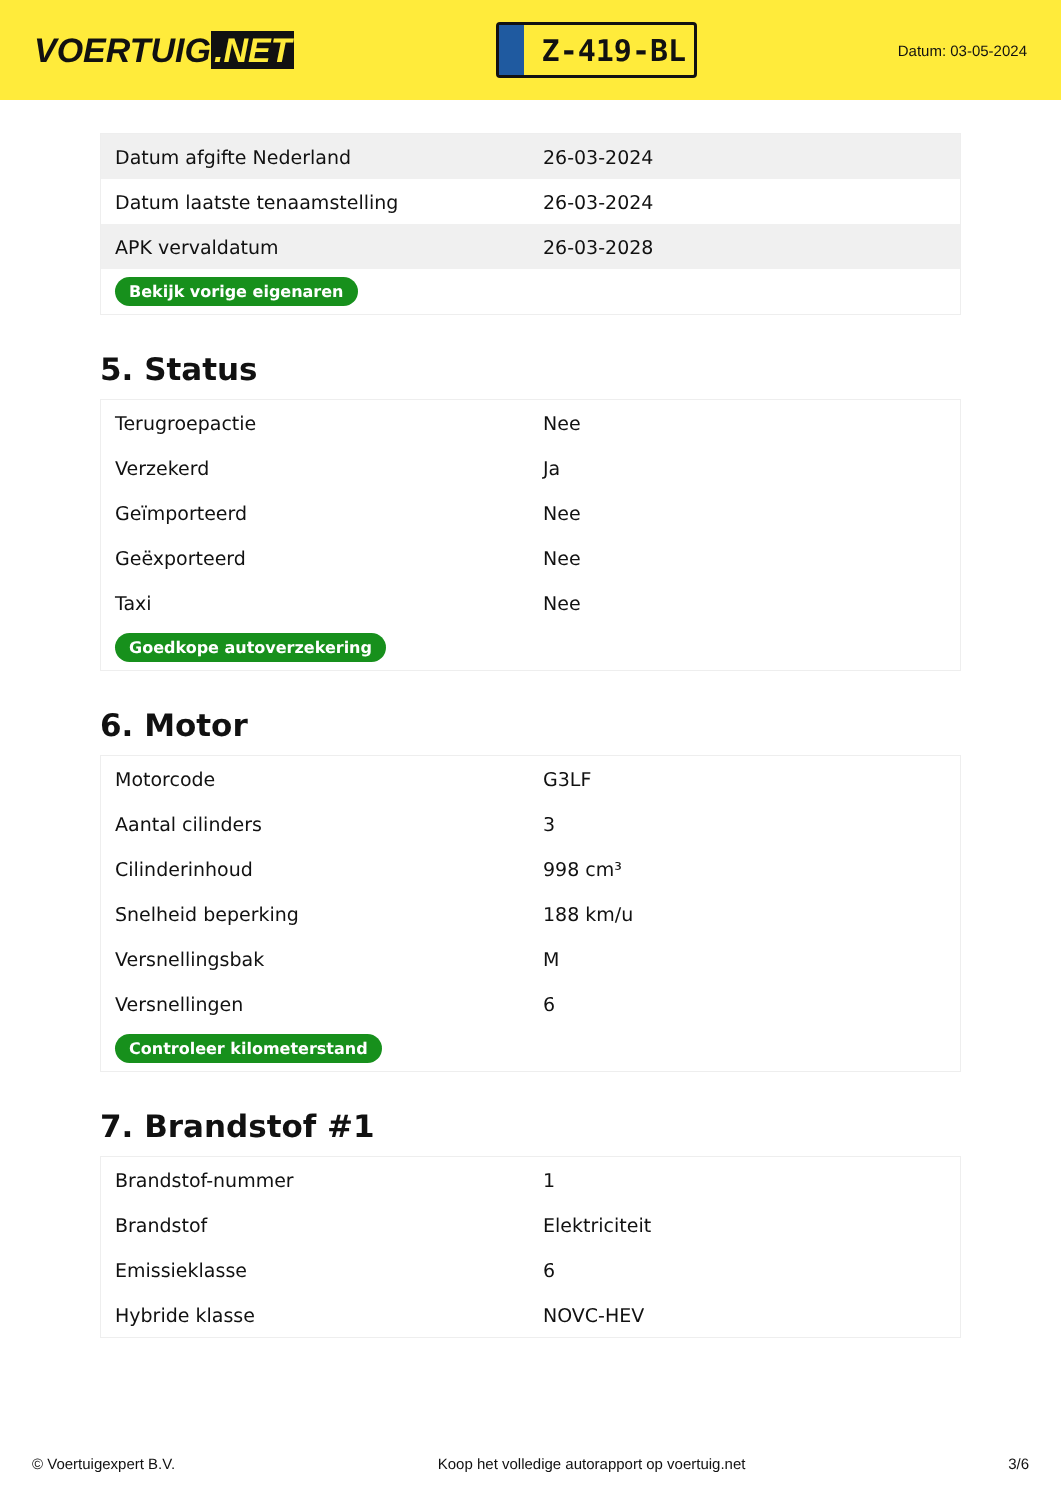VOERTUIG.NET
Z-419-BL
Datum: 03-05-2024
| Datum afgifte Nederland | 26-03-2024 |
| Datum laatste tenaamstelling | 26-03-2024 |
| APK vervaldatum | 26-03-2028 |
| Bekijk vorige eigenaren | |
5. Status
| Terugroepactie | Nee |
| Verzekerd | Ja |
| Geïmporteerd | Nee |
| Geëxporteerd | Nee |
| Taxi | Nee |
| Goedkope autoverzekering | |
6. Motor
| Motorcode | G3LF |
| Aantal cilinders | 3 |
| Cilinderinhoud | 998 cm³ |
| Snelheid beperking | 188 km/u |
| Versnellingsbak | M |
| Versnellingen | 6 |
| Controleer kilometerstand | |
7. Brandstof #1
| Brandstof-nummer | 1 |
| Brandstof | Elektriciteit |
| Emissieklasse | 6 |
| Hybride klasse | NOVC-HEV |
© Voertuigexpert B.V. Koop het volledige autorapport op voertuig.net 3/6